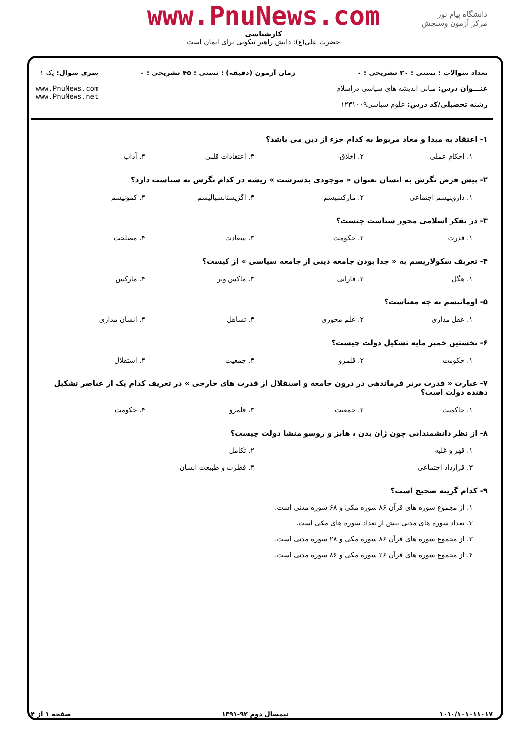www.PnuNews.com
کارشناسی
حضرت علی(ع): دانش راهبر نیکویی برای ایمان است
دانشگاه پیام نور
مرکز آزمون وسنجش
تعداد سوالات : تستی : ۳۰ تشریحی : ۰
عنـــوان درس: مبانی اندیشه های سیاسی دراسلام
رشته تحصیلی/کد درس: علوم سیاسی۱۲۳۱۰۰۹
زمان آزمون (دقیقه) : تستی : ۴۵ تشریحی : ۰
سری سوال: یک ۱
www.PnuNews.com
www.PnuNews.net
۱- اعتقاد به مبدا و معاد مربوط به کدام جزء از دین می باشد؟
۱. احکام عملی ۲. اخلاق ۳. اعتقادات قلبی ۴. آداب
۲- پیش فرض نگرش به انسان بعنوان « موجودی بدسرشت » ریشه در کدام نگرش به سیاست دارد؟
۱. داروینیسم اجتماعی ۲. مارکسیسم ۳. اگزیستانسیالیسم ۴. کمونیسم
۳- در تفکر اسلامی محور سیاست چیست؟
۱. قدرت ۲. حکومت ۳. سعادت ۴. مصلحت
۴- تعریف سکولاریسم به « جدا بودن جامعه دینی از جامعه سیاسی » از کیست؟
۱. هگل ۲. فارابی ۳. ماکس وبر ۴. مارکس
۵- اومانیسم به چه معناست؟
۱. عقل مداری ۲. علم محوری ۳. تساهل ۴. انسان مداری
۶- نخستین خمیر مایه تشکیل دولت چیست؟
۱. حکومت ۲. قلمرو ۳. جمعیت ۴. استقلال
۷- عبارت « قدرت برتر فرماندهی در درون جامعه و استقلال از قدرت های خارجی » در تعریف کدام یک از عناصر تشکیل دهنده دولت است؟
۱. حاکمیت ۲. جمعیت ۳. قلمرو ۴. حکومت
۸- از نظر دانشمندانی چون ژان بدن ، هابز و روسو منشا دولت چیست؟
۱. قهر و غلبه ۲. تکامل
۳. قرارداد اجتماعی ۴. فطرت و طبیعت انسان
۹- کدام گزینه صحیح است؟
۱. از مجموع سوره های قرآن ۸۶ سوره مکی و ۶۸ سوره مدنی است.
۲. تعداد سوره های مدنی بیش از تعداد سوره های مکی است.
۳. از مجموع سوره های قرآن ۸۶ سوره مکی و ۲۸ سوره مدنی است.
۴. از مجموع سوره های قرآن ۲۶ سوره مکی و ۸۶ سوره مدنی است.
۱۰۱۰/۱۰۱۰۱۱۰۱۷ نیمسال دوم ۹۲-۱۳۹۱ صفحه ۱ از ۴